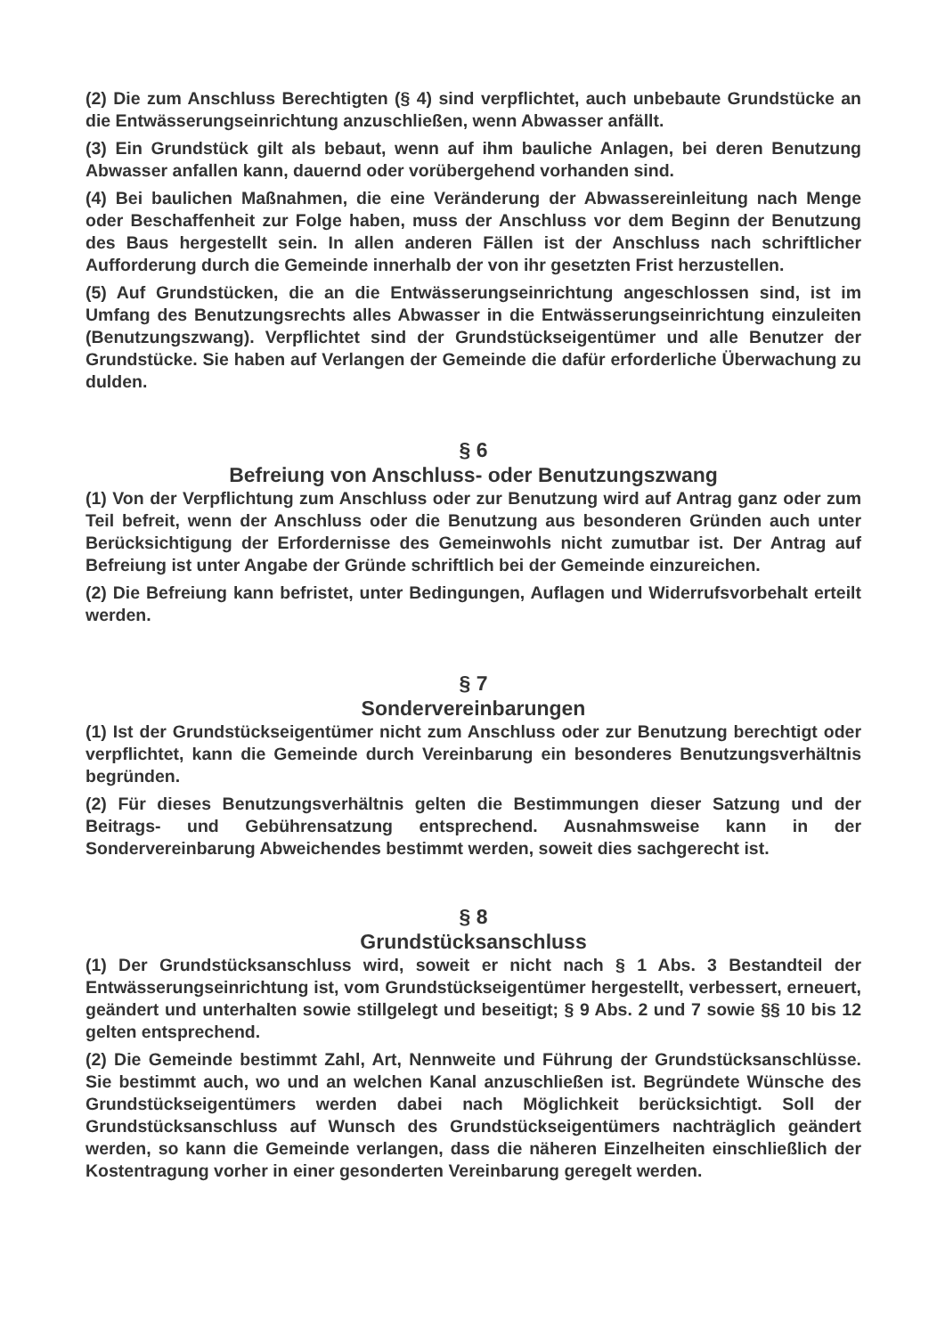(2) Die zum Anschluss Berechtigten (§ 4) sind verpflichtet, auch unbebaute Grundstücke an die Entwässerungseinrichtung anzuschließen, wenn Abwasser anfällt.
(3) Ein Grundstück gilt als bebaut, wenn auf ihm bauliche Anlagen, bei deren Benutzung Abwasser anfallen kann, dauernd oder vorübergehend vorhanden sind.
(4) Bei baulichen Maßnahmen, die eine Veränderung der Abwassereinleitung nach Menge oder Beschaffenheit zur Folge haben, muss der Anschluss vor dem Beginn der Benutzung des Baus hergestellt sein. In allen anderen Fällen ist der Anschluss nach schriftlicher Aufforderung durch die Gemeinde innerhalb der von ihr gesetzten Frist herzustellen.
(5) Auf Grundstücken, die an die Entwässerungseinrichtung angeschlossen sind, ist im Umfang des Benutzungsrechts alles Abwasser in die Entwässerungseinrichtung einzuleiten (Benutzungszwang). Verpflichtet sind der Grundstückseigentümer und alle Benutzer der Grundstücke. Sie haben auf Verlangen der Gemeinde die dafür erforderliche Überwachung zu dulden.
§ 6
Befreiung von Anschluss- oder Benutzungszwang
(1) Von der Verpflichtung zum Anschluss oder zur Benutzung wird auf Antrag ganz oder zum Teil befreit, wenn der Anschluss oder die Benutzung aus besonderen Gründen auch unter Berücksichtigung der Erfordernisse des Gemeinwohls nicht zumutbar ist. Der Antrag auf Befreiung ist unter Angabe der Gründe schriftlich bei der Gemeinde einzureichen.
(2) Die Befreiung kann befristet, unter Bedingungen, Auflagen und Widerrufsvorbehalt erteilt werden.
§ 7
Sondervereinbarungen
(1) Ist der Grundstückseigentümer nicht zum Anschluss oder zur Benutzung berechtigt oder verpflichtet, kann die Gemeinde durch Vereinbarung ein besonderes Benutzungsverhältnis begründen.
(2) Für dieses Benutzungsverhältnis gelten die Bestimmungen dieser Satzung und der Beitrags- und Gebührensatzung entsprechend. Ausnahmsweise kann in der Sondervereinbarung Abweichendes bestimmt werden, soweit dies sachgerecht ist.
§ 8
Grundstücksanschluss
(1) Der Grundstücksanschluss wird, soweit er nicht nach § 1 Abs. 3 Bestandteil der Entwässerungseinrichtung ist, vom Grundstückseigentümer hergestellt, verbessert, erneuert, geändert und unterhalten sowie stillgelegt und beseitigt; § 9 Abs. 2 und 7 sowie §§ 10 bis 12 gelten entsprechend.
(2) Die Gemeinde bestimmt Zahl, Art, Nennweite und Führung der Grundstücksanschlüsse. Sie bestimmt auch, wo und an welchen Kanal anzuschließen ist. Begründete Wünsche des Grundstückseigentümers werden dabei nach Möglichkeit berücksichtigt. Soll der Grundstücksanschluss auf Wunsch des Grundstückseigentümers nachträglich geändert werden, so kann die Gemeinde verlangen, dass die näheren Einzelheiten einschließlich der Kostentragung vorher in einer gesonderten Vereinbarung geregelt werden.